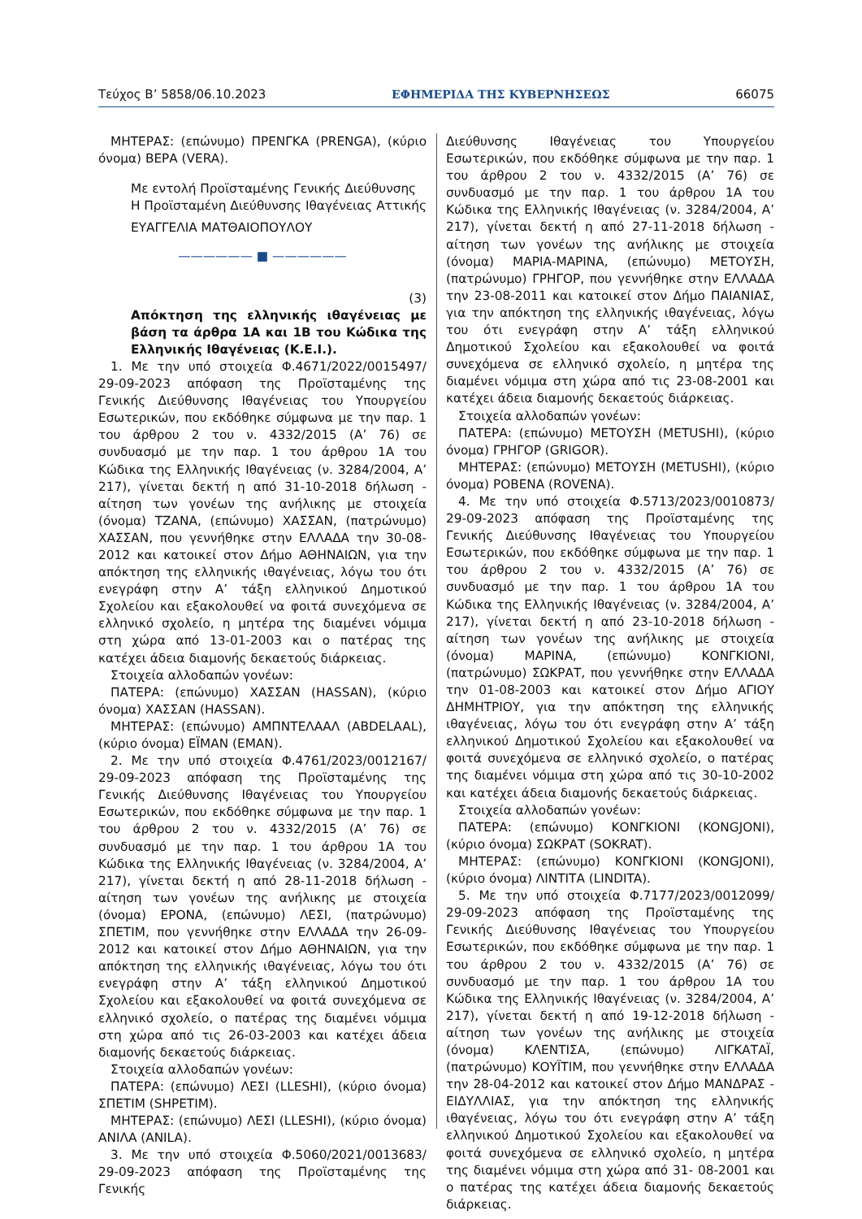Τεύχος B’ 5858/06.10.2023 ΕΦΗΜΕΡΙΔΑ ΤΗΣ ΚΥΒΕΡΝΗΣΕΩΣ 66075
ΜΗΤΕΡΑΣ: (επώνυμο) ΠΡΕΝΓΚΑ (PRENGA), (κύριο όνομα) ΒΕΡΑ (VERA).
Με εντολή Προϊσταμένης Γενικής Διεύθυνσης
Η Προϊσταμένη Διεύθυνσης Ιθαγένειας Αττικής
ΕΥΑΓΓΕΛΙΑ ΜΑΤΘΑΙΟΠΟΥΛΟΥ
—————— ■ ——————
(3)
Απόκτηση της ελληνικής ιθαγένειας με βάση τα άρθρα 1Α και 1Β του Κώδικα της Ελληνικής Ιθαγένειας (Κ.Ε.Ι.).
1. Με την υπό στοιχεία Φ.4671/2022/0015497/ 29-09-2023 απόφαση της Προϊσταμένης της Γενικής Διεύθυνσης Ιθαγένειας του Υπουργείου Εσωτερικών, που εκδόθηκε σύμφωνα με την παρ. 1 του άρθρου 2 του ν. 4332/2015 (Α’ 76) σε συνδυασμό με την παρ. 1 του άρθρου 1Α του Κώδικα της Ελληνικής Ιθαγένειας (ν. 3284/2004, Α’ 217), γίνεται δεκτή η από 31-10-2018 δήλωση - αίτηση των γονέων της ανήλικης με στοιχεία (όνομα) ΤΖΑΝΑ, (επώνυμο) ΧΑΣΣΑΝ, (πατρώνυμο) ΧΑΣΣΑΝ, που γεννήθηκε στην ΕΛΛΑΔΑ την 30-08-2012 και κατοικεί στον Δήμο ΑΘΗΝΑΙΩΝ, για την απόκτηση της ελληνικής ιθαγένειας, λόγω του ότι ενεγράφη στην Α’ τάξη ελληνικού Δημοτικού Σχολείου και εξακολουθεί να φοιτά συνεχόμενα σε ελληνικό σχολείο, η μητέρα της διαμένει νόμιμα στη χώρα από 13-01-2003 και ο πατέρας της κατέχει άδεια διαμονής δεκαετούς διάρκειας.
Στοιχεία αλλοδαπών γονέων:
ΠΑΤΕΡΑ: (επώνυμο) ΧΑΣΣΑΝ (HASSAN), (κύριο όνομα) ΧΑΣΣΑΝ (HASSAN).
ΜΗΤΕΡΑΣ: (επώνυμο) ΑΜΠΝΤΕΛΑΑΛ (ABDELAAL), (κύριο όνομα) ΕΪΜΑΝ (EMAN).
2. Με την υπό στοιχεία Φ.4761/2023/0012167/ 29-09-2023 απόφαση της Προϊσταμένης της Γενικής Διεύθυνσης Ιθαγένειας του Υπουργείου Εσωτερικών, που εκδόθηκε σύμφωνα με την παρ. 1 του άρθρου 2 του ν. 4332/2015 (Α’ 76) σε συνδυασμό με την παρ. 1 του άρθρου 1Α του Κώδικα της Ελληνικής Ιθαγένειας (ν. 3284/2004, Α’ 217), γίνεται δεκτή η από 28-11-2018 δήλωση - αίτηση των γονέων της ανήλικης με στοιχεία (όνομα) ΕΡΟΝΑ, (επώνυμο) ΛΕΣΙ, (πατρώνυμο) ΣΠΕΤΙΜ, που γεννήθηκε στην ΕΛΛΑΔΑ την 26-09-2012 και κατοικεί στον Δήμο ΑΘΗΝΑΙΩΝ, για την απόκτηση της ελληνικής ιθαγένειας, λόγω του ότι ενεγράφη στην Α’ τάξη ελληνικού Δημοτικού Σχολείου και εξακολουθεί να φοιτά συνεχόμενα σε ελληνικό σχολείο, ο πατέρας της διαμένει νόμιμα στη χώρα από τις 26-03-2003 και κατέχει άδεια διαμονής δεκαετούς διάρκειας.
Στοιχεία αλλοδαπών γονέων:
ΠΑΤΕΡΑ: (επώνυμο) ΛΕΣΙ (LLESHI), (κύριο όνομα) ΣΠΕΤΙΜ (SHPETIM).
ΜΗΤΕΡΑΣ: (επώνυμο) ΛΕΣΙ (LLESHI), (κύριο όνομα) ΑΝΙΛΑ (ANILA).
3. Με την υπό στοιχεία Φ.5060/2021/0013683/ 29-09-2023 απόφαση της Προϊσταμένης της Γενικής
Διεύθυνσης Ιθαγένειας του Υπουργείου Εσωτερικών, που εκδόθηκε σύμφωνα με την παρ. 1 του άρθρου 2 του ν. 4332/2015 (Α’ 76) σε συνδυασμό με την παρ. 1 του άρθρου 1Α του Κώδικα της Ελληνικής Ιθαγένειας (ν. 3284/2004, Α’ 217), γίνεται δεκτή η από 27-11-2018 δήλωση - αίτηση των γονέων της ανήλικης με στοιχεία (όνομα) ΜΑΡΙΑ-ΜΑΡΙΝΑ, (επώνυμο) ΜΕΤΟΥΣΗ, (πατρώνυμο) ΓΡΗΓΟΡ, που γεννήθηκε στην ΕΛΛΑΔΑ την 23-08-2011 και κατοικεί στον Δήμο ΠΑΙΑΝΙΑΣ, για την απόκτηση της ελληνικής ιθαγένειας, λόγω του ότι ενεγράφη στην Α’ τάξη ελληνικού Δημοτικού Σχολείου και εξακολουθεί να φοιτά συνεχόμενα σε ελληνικό σχολείο, η μητέρα της διαμένει νόμιμα στη χώρα από τις 23-08-2001 και κατέχει άδεια διαμονής δεκαετούς διάρκειας.
Στοιχεία αλλοδαπών γονέων:
ΠΑΤΕΡΑ: (επώνυμο) ΜΕΤΟΥΣΗ (METUSHI), (κύριο όνομα) ΓΡΗΓΟΡ (GRIGOR).
ΜΗΤΕΡΑΣ: (επώνυμο) ΜΕΤΟΥΣΗ (METUSHI), (κύριο όνομα) ΡΟΒΕΝΑ (ROVENA).
4. Με την υπό στοιχεία Φ.5713/2023/0010873/ 29-09-2023 απόφαση της Προϊσταμένης της Γενικής Διεύθυνσης Ιθαγένειας του Υπουργείου Εσωτερικών, που εκδόθηκε σύμφωνα με την παρ. 1 του άρθρου 2 του ν. 4332/2015 (Α’ 76) σε συνδυασμό με την παρ. 1 του άρθρου 1Α του Κώδικα της Ελληνικής Ιθαγένειας (ν. 3284/2004, Α’ 217), γίνεται δεκτή η από 23-10-2018 δήλωση - αίτηση των γονέων της ανήλικης με στοιχεία (όνομα) ΜΑΡΙΝΑ, (επώνυμο) ΚΟΝΓΚΙΟΝΙ, (πατρώνυμο) ΣΩΚΡΑΤ, που γεννήθηκε στην ΕΛΛΑΔΑ την 01-08-2003 και κατοικεί στον Δήμο ΑΓΙΟΥ ΔΗΜΗΤΡΙΟΥ, για την απόκτηση της ελληνικής ιθαγένειας, λόγω του ότι ενεγράφη στην Α’ τάξη ελληνικού Δημοτικού Σχολείου και εξακολουθεί να φοιτά συνεχόμενα σε ελληνικό σχολείο, ο πατέρας της διαμένει νόμιμα στη χώρα από τις 30-10-2002 και κατέχει άδεια διαμονής δεκαετούς διάρκειας.
Στοιχεία αλλοδαπών γονέων:
ΠΑΤΕΡΑ: (επώνυμο) ΚΟΝΓΚΙΟΝΙ (KONGJONI), (κύριο όνομα) ΣΩΚΡΑΤ (SOKRAT).
ΜΗΤΕΡΑΣ: (επώνυμο) ΚΟΝΓΚΙΟΝΙ (KONGJONI), (κύριο όνομα) ΛΙΝΤΙΤΑ (LINDITA).
5. Με την υπό στοιχεία Φ.7177/2023/0012099/ 29-09-2023 απόφαση της Προϊσταμένης της Γενικής Διεύθυνσης Ιθαγένειας του Υπουργείου Εσωτερικών, που εκδόθηκε σύμφωνα με την παρ. 1 του άρθρου 2 του ν. 4332/2015 (Α’ 76) σε συνδυασμό με την παρ. 1 του άρθρου 1Α του Κώδικα της Ελληνικής Ιθαγένειας (ν. 3284/2004, Α’ 217), γίνεται δεκτή η από 19-12-2018 δήλωση - αίτηση των γονέων της ανήλικης με στοιχεία (όνομα) ΚΛΕΝΤΙΣΑ, (επώνυμο) ΛΙΓΚΑΤΑΪ, (πατρώνυμο) ΚΟΥΪΤΙΜ, που γεννήθηκε στην ΕΛΛΑΔΑ την 28-04-2012 και κατοικεί στον Δήμο ΜΑΝΔΡΑΣ - ΕΙΔΥΛΛΙΑΣ, για την απόκτηση της ελληνικής ιθαγένειας, λόγω του ότι ενεγράφη στην Α’ τάξη ελληνικού Δημοτικού Σχολείου και εξακολουθεί να φοιτά συνεχόμενα σε ελληνικό σχολείο, η μητέρα της διαμένει νόμιμα στη χώρα από 31- 08-2001 και ο πατέρας της κατέχει άδεια διαμονής δεκαετούς διάρκειας.